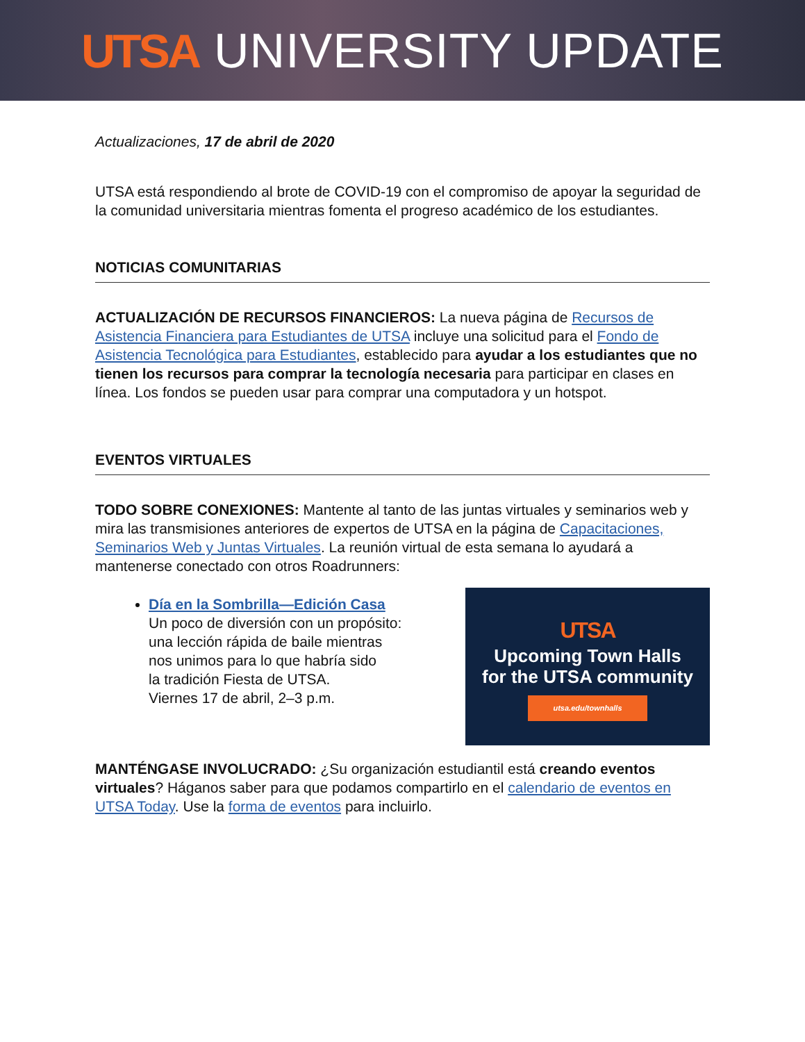UTSA UNIVERSITY UPDATE
Actualizaciones, 17 de abril de 2020
UTSA está respondiendo al brote de COVID-19 con el compromiso de apoyar la seguridad de la comunidad universitaria mientras fomenta el progreso académico de los estudiantes.
NOTICIAS COMUNITARIAS
ACTUALIZACIÓN DE RECURSOS FINANCIEROS: La nueva página de Recursos de Asistencia Financiera para Estudiantes de UTSA incluye una solicitud para el Fondo de Asistencia Tecnológica para Estudiantes, establecido para ayudar a los estudiantes que no tienen los recursos para comprar la tecnología necesaria para participar en clases en línea. Los fondos se pueden usar para comprar una computadora y un hotspot.
EVENTOS VIRTUALES
TODO SOBRE CONEXIONES: Mantente al tanto de las juntas virtuales y seminarios web y mira las transmisiones anteriores de expertos de UTSA en la página de Capacitaciones, Seminarios Web y Juntas Virtuales. La reunión virtual de esta semana lo ayudará a mantenerse conectado con otros Roadrunners:
Día en la Sombrilla—Edición Casa
Un poco de diversión con un propósito:
una lección rápida de baile mientras
nos unimos para lo que habría sido
la tradición Fiesta de UTSA.
Viernes 17 de abril, 2–3 p.m.
UTSA
Upcoming Town Halls
for the UTSA community
utsa.edu/townhalls
MANTÉNGASE INVOLUCRADO: ¿Su organización estudiantil está creando eventos virtuales? Háganos saber para que podamos compartirlo en el calendario de eventos en UTSA Today. Use la forma de eventos para incluirlo.